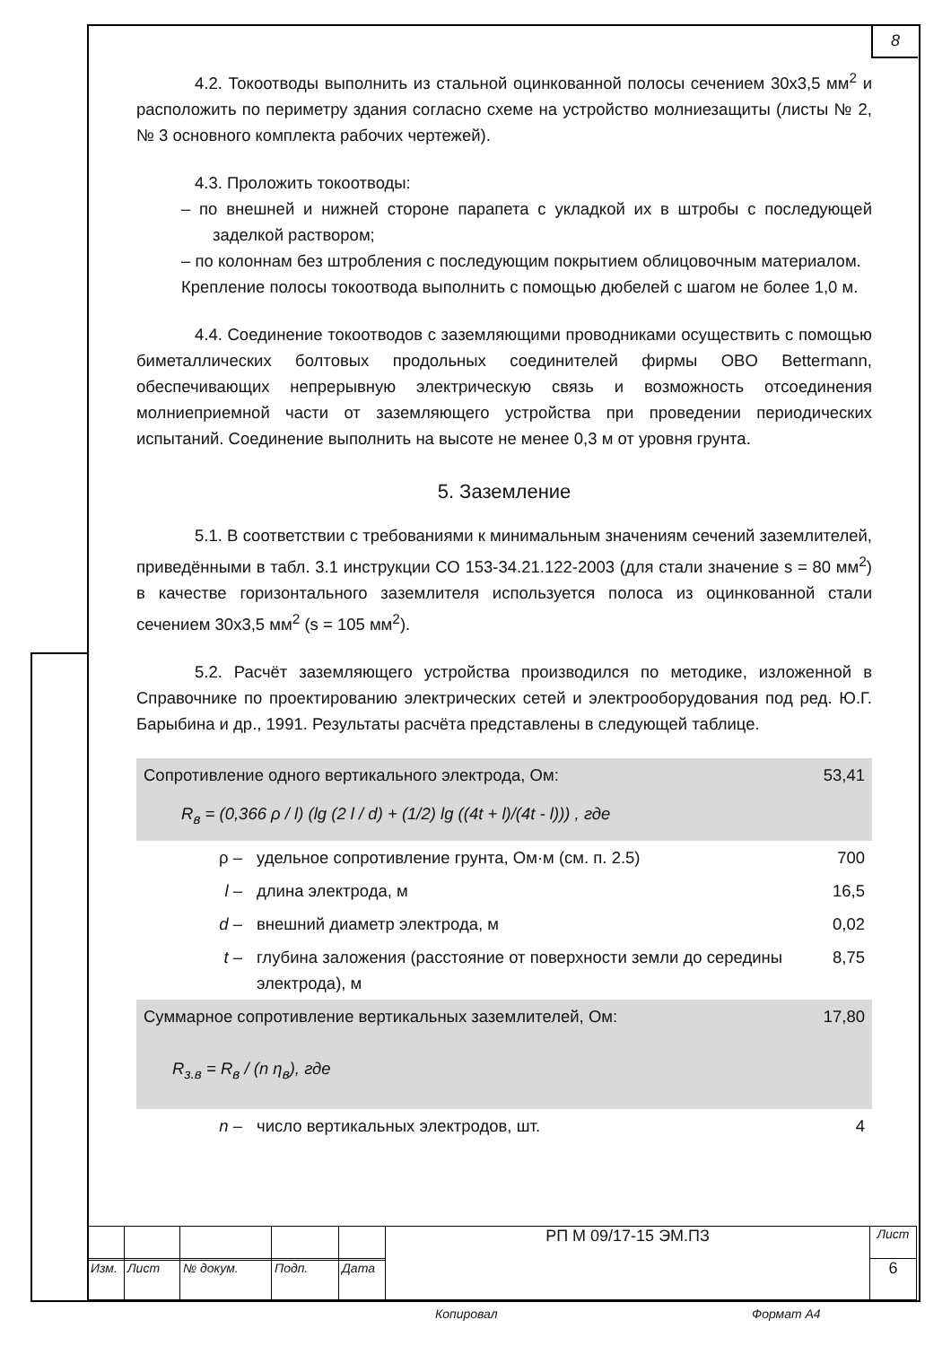8
4.2. Токоотводы выполнить из стальной оцинкованной полосы сечением 30х3,5 мм<sup>2</sup> и расположить по периметру здания согласно схеме на устройство молниезащиты (листы № 2, № 3 основного комплекта рабочих чертежей).
4.3. Проложить токоотводы:
– по внешней и нижней стороне парапета с укладкой их в штробы с последующей заделкой раствором;
– по колоннам без штробления с последующим покрытием облицовочным материалом.
Крепление полосы токоотвода выполнить с помощью дюбелей с шагом не более 1,0 м.
4.4. Соединение токоотводов с заземляющими проводниками осуществить с помощью биметаллических болтовых продольных соединителей фирмы OBO Bettermann, обеспечивающих непрерывную электрическую связь и возможность отсоединения молниеприемной части от заземляющего устройства при проведении периодических испытаний. Соединение выполнить на высоте не менее 0,3 м от уровня грунта.
5. Заземление
5.1. В соответствии с требованиями к минимальным значениям сечений заземлителей, приведёнными в табл. 3.1 инструкции СО 153-34.21.122-2003 (для стали значение s = 80 мм<sup>2</sup>) в качестве горизонтального заземлителя используется полоса из оцинкованной стали сечением 30х3,5 мм<sup>2</sup> (s = 105 мм<sup>2</sup>).
5.2. Расчёт заземляющего устройства производился по методике, изложенной в Справочнике по проектированию электрических сетей и электрооборудования под ред. Ю.Г. Барыбина и др., 1991. Результаты расчёта представлены в следующей таблице.
| Сопротивление одного вертикального электрода, Ом: | | 53,41 |
| R<sub>в</sub> = (0,366 ρ / l) (lg (2 l / d) + (1/2) lg ((4t + l)/(4t - l))) , где | | |
| ρ – | удельное сопротивление грунта, Ом·м (см. п. 2.5) | 700 |
| l – | длина электрода, м | 16,5 |
| d – | внешний диаметр электрода, м | 0,02 |
| t – | глубина заложения (расстояние от поверхности земли до середины электрода), м | 8,75 |
| Суммарное сопротивление вертикальных заземлителей, Ом: | | 17,80 |
| R<sub>з.в</sub> = R<sub>в</sub> / (n η<sub>в</sub>), где | | |
| n – | число вертикальных электродов, шт. | 4 |
| | | | | | РП М 09/17-15 ЭМ.ПЗ | Лист |
| | | | | | | 6 |
| Изм. | Лист | № докум. | Подп. | Дата | | |
Копировал Формат А4